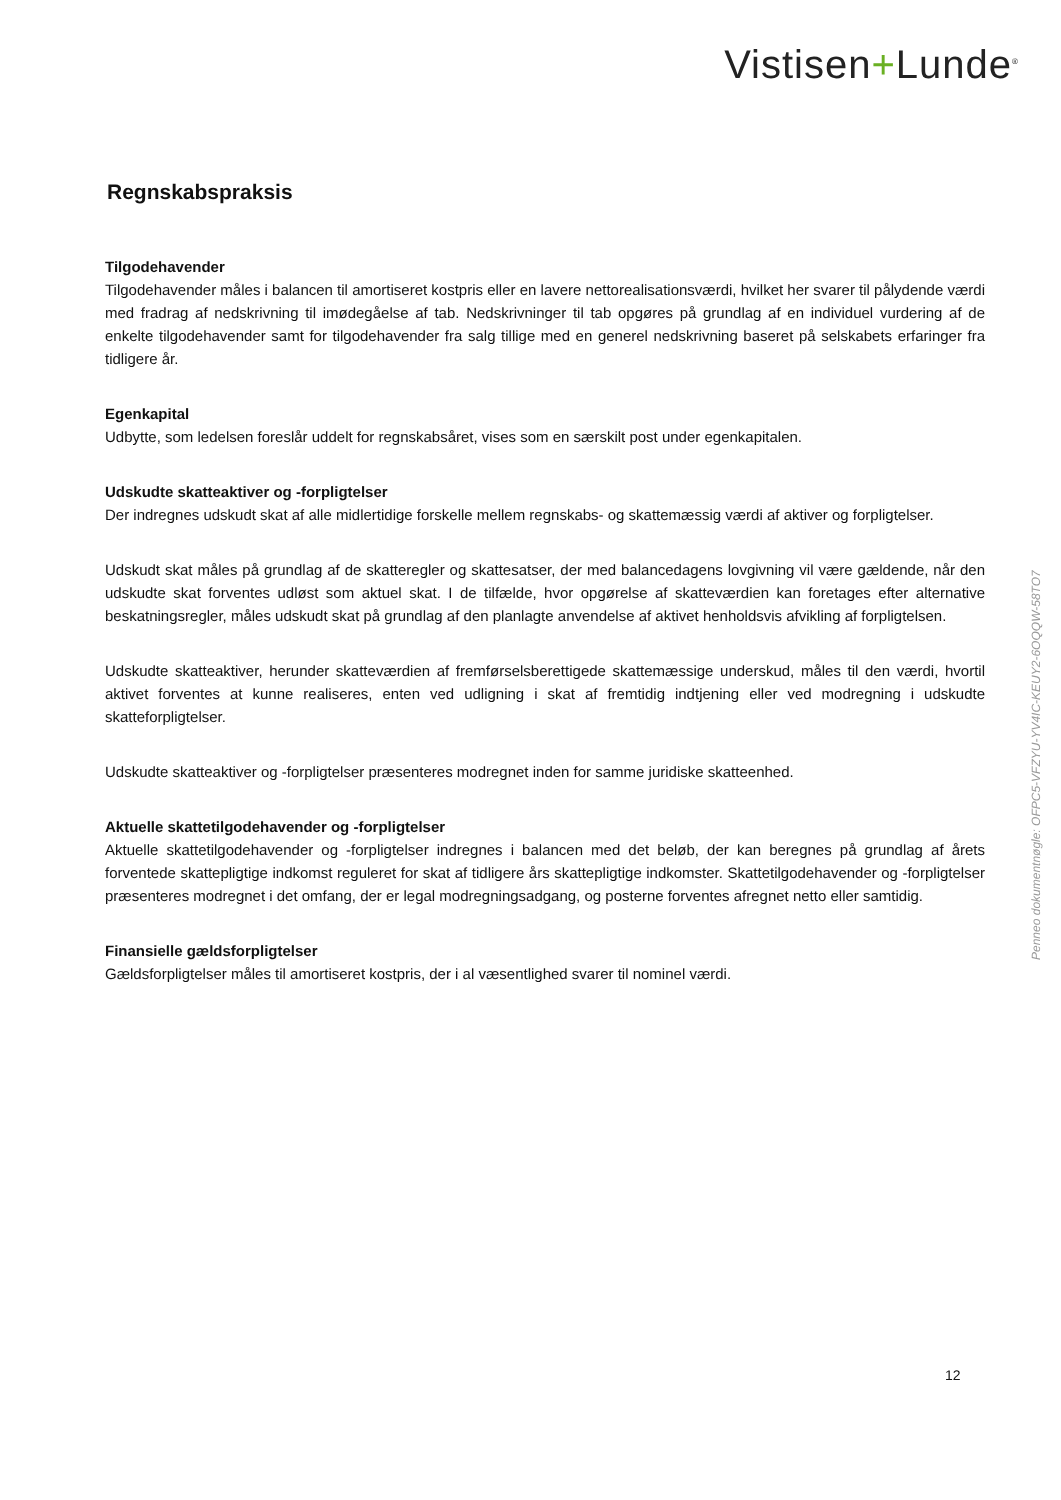Vistisen+Lunde<sup>®</sup>
Regnskabspraksis
Tilgodehavender
Tilgodehavender måles i balancen til amortiseret kostpris eller en lavere nettorealisationsværdi, hvilket her svarer til pålydende værdi med fradrag af nedskrivning til imødegåelse af tab. Nedskrivninger til tab opgøres på grundlag af en individuel vurdering af de enkelte tilgodehavender samt for tilgodehavender fra salg tillige med en generel nedskrivning baseret på selskabets erfaringer fra tidligere år.
Egenkapital
Udbytte, som ledelsen foreslår uddelt for regnskabsåret, vises som en særskilt post under egenkapitalen.
Udskudte skatteaktiver og -forpligtelser
Der indregnes udskudt skat af alle midlertidige forskelle mellem regnskabs- og skattemæssig værdi af aktiver og forpligtelser.
Udskudt skat måles på grundlag af de skatteregler og skattesatser, der med balancedagens lovgivning vil være gældende, når den udskudte skat forventes udløst som aktuel skat. I de tilfælde, hvor opgørelse af skatteværdien kan foretages efter alternative beskatningsregler, måles udskudt skat på grundlag af den planlagte anvendelse af aktivet henholdsvis afvikling af forpligtelsen.
Udskudte skatteaktiver, herunder skatteværdien af fremførselsberettigede skattemæssige underskud, måles til den værdi, hvortil aktivet forventes at kunne realiseres, enten ved udligning i skat af fremtidig indtjening eller ved modregning i udskudte skatteforpligtelser.
Udskudte skatteaktiver og -forpligtelser præsenteres modregnet inden for samme juridiske skatteenhed.
Aktuelle skattetilgodehavender og -forpligtelser
Aktuelle skattetilgodehavender og -forpligtelser indregnes i balancen med det beløb, der kan beregnes på grundlag af årets forventede skattepligtige indkomst reguleret for skat af tidligere års skattepligtige indkomster. Skattetilgodehavender og -forpligtelser præsenteres modregnet i det omfang, der er legal modregningsadgang, og posterne forventes afregnet netto eller samtidig.
Finansielle gældsforpligtelser
Gældsforpligtelser måles til amortiseret kostpris, der i al væsentlighed svarer til nominel værdi.
Penneo dokumentnøgle: OFPC5-VFZYU-YV4IC-KEUY2-6OQQW-58TO7
12